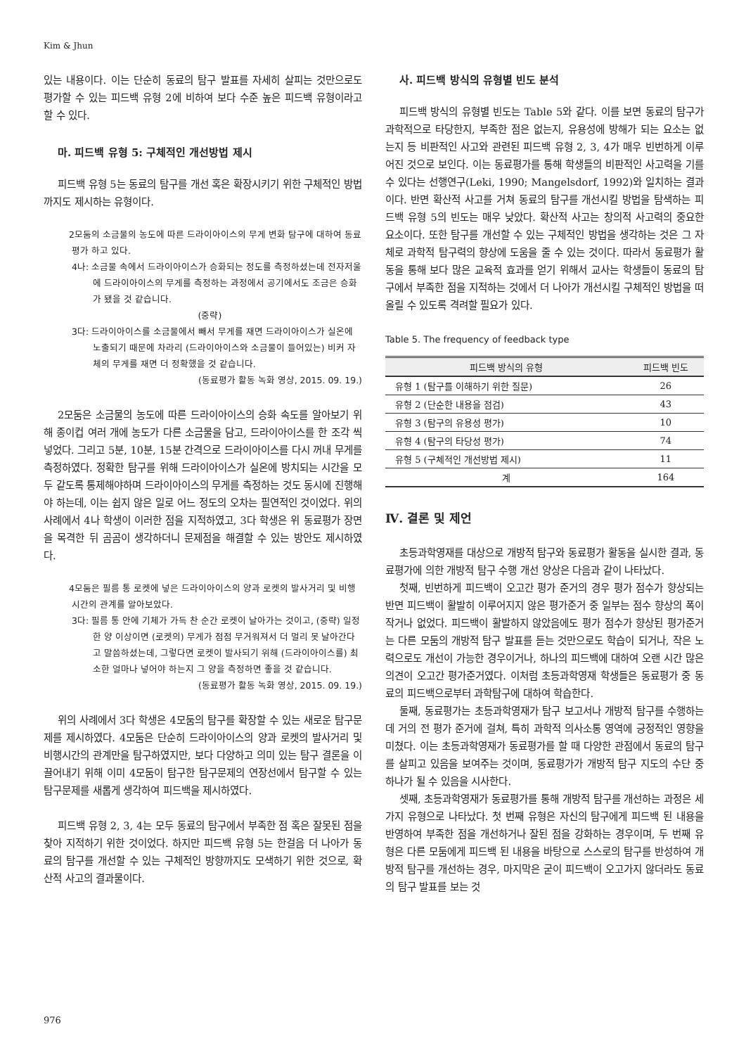Kim & Jhun
있는 내용이다. 이는 단순히 동료의 탐구 발표를 자세히 살피는 것만으로도 평가할 수 있는 피드백 유형 2에 비하여 보다 수준 높은 피드백 유형이라고 할 수 있다.
마. 피드백 유형 5: 구체적인 개선방법 제시
피드백 유형 5는 동료의 탐구를 개선 혹은 확장시키기 위한 구체적인 방법까지도 제시하는 유형이다.
2모둠의 소금물의 농도에 따른 드라이아이스의 무게 변화 탐구에 대하여 동료평가 하고 있다.
4나: 소금물 속에서 드라이아이스가 승화되는 정도를 측정하셨는데 전자저울에 드라이아이스의 무게를 측정하는 과정에서 공기에서도 조금은 승화가 됐을 것 같습니다.
(중략)
3다: 드라이아이스를 소금물에서 빼서 무게를 재면 드라이아이스가 실온에 노출되기 때문에 차라리 (드라이아이스와 소금물이 들어있는) 비커 자체의 무게를 재면 더 정확했을 것 같습니다.
(동료평가 활동 녹화 영상, 2015. 09. 19.)
2모둠은 소금물의 농도에 따른 드라이아이스의 승화 속도를 알아보기 위해 종이컵 여러 개에 농도가 다른 소금물을 담고, 드라이아이스를 한 조각 씩 넣었다. 그리고 5분, 10분, 15분 간격으로 드라이아이스를 다시 꺼내 무게를 측정하였다. 정확한 탐구를 위해 드라이아이스가 실온에 방치되는 시간을 모두 같도록 통제해야하며 드라이아이스의 무게를 측정하는 것도 동시에 진행해야 하는데, 이는 쉽지 않은 일로 어느 정도의 오차는 필연적인 것이었다. 위의 사례에서 4나 학생이 이러한 점을 지적하였고, 3다 학생은 위 동료평가 장면을 목격한 뒤 곰곰이 생각하더니 문제점을 해결할 수 있는 방안도 제시하였다.
4모둠은 필름 통 로켓에 넣은 드라이아이스의 양과 로켓의 발사거리 및 비행시간의 관계를 알아보았다.
3다: 필름 통 안에 기체가 가득 찬 순간 로켓이 날아가는 것이고, (중략) 일정한 양 이상이면 (로켓의) 무게가 점점 무거워져서 더 멀리 못 날아간다고 말씀하셨는데, 그렇다면 로켓이 발사되기 위해 (드라이아이스를) 최소한 얼마나 넣어야 하는지 그 양을 측정하면 좋을 것 같습니다.
(동료평가 활동 녹화 영상, 2015. 09. 19.)
위의 사례에서 3다 학생은 4모둠의 탐구를 확장할 수 있는 새로운 탐구문제를 제시하였다. 4모둠은 단순히 드라이아이스의 양과 로켓의 발사거리 및 비행시간의 관계만을 탐구하였지만, 보다 다양하고 의미 있는 탐구 결론을 이끌어내기 위해 이미 4모둠이 탐구한 탐구문제의 연장선에서 탐구할 수 있는 탐구문제를 새롭게 생각하여 피드백을 제시하였다.
피드백 유형 2, 3, 4는 모두 동료의 탐구에서 부족한 점 혹은 잘못된 점을 찾아 지적하기 위한 것이었다. 하지만 피드백 유형 5는 한걸음 더 나아가 동료의 탐구를 개선할 수 있는 구체적인 방향까지도 모색하기 위한 것으로, 확산적 사고의 결과물이다.
사. 피드백 방식의 유형별 빈도 분석
피드백 방식의 유형별 빈도는 Table 5와 같다. 이를 보면 동료의 탐구가 과학적으로 타당한지, 부족한 점은 없는지, 유용성에 방해가 되는 요소는 없는지 등 비판적인 사고와 관련된 피드백 유형 2, 3, 4가 매우 빈번하게 이루어진 것으로 보인다. 이는 동료평가를 통해 학생들의 비판적인 사고력을 기를 수 있다는 선행연구(Leki, 1990; Mangelsdorf, 1992)와 일치하는 결과이다. 반면 확산적 사고를 거쳐 동료의 탐구를 개선시킬 방법을 탐색하는 피드백 유형 5의 빈도는 매우 낮았다. 확산적 사고는 창의적 사고력의 중요한 요소이다. 또한 탐구를 개선할 수 있는 구체적인 방법을 생각하는 것은 그 자체로 과학적 탐구력의 향상에 도움을 줄 수 있는 것이다. 따라서 동료평가 활동을 통해 보다 많은 교육적 효과를 얻기 위해서 교사는 학생들이 동료의 탐구에서 부족한 점을 지적하는 것에서 더 나아가 개선시킬 구체적인 방법을 떠올릴 수 있도록 격려할 필요가 있다.
Table 5. The frequency of feedback type
| 피드백 방식의 유형 | 피드백 빈도 |
| --- | --- |
| 유형 1 (탐구를 이해하기 위한 질문) | 26 |
| 유형 2 (단순한 내용을 점검) | 43 |
| 유형 3 (탐구의 유용성 평가) | 10 |
| 유형 4 (탐구의 타당성 평가) | 74 |
| 유형 5 (구체적인 개선방법 제시) | 11 |
| 계 | 164 |
Ⅳ. 결론 및 제언
초등과학영재를 대상으로 개방적 탐구와 동료평가 활동을 실시한 결과, 동료평가에 의한 개방적 탐구 수행 개선 양상은 다음과 같이 나타났다.
첫째, 빈번하게 피드백이 오고간 평가 준거의 경우 평가 점수가 향상되는 반면 피드백이 활발히 이루어지지 않은 평가준거 중 일부는 점수 향상의 폭이 작거나 없었다. 피드백이 활발하지 않았음에도 평가 점수가 향상된 평가준거는 다른 모둠의 개방적 탐구 발표를 듣는 것만으로도 학습이 되거나, 작은 노력으로도 개선이 가능한 경우이거나, 하나의 피드백에 대하여 오랜 시간 많은 의견이 오고간 평가준거였다. 이처럼 초등과학영재 학생들은 동료평가 중 동료의 피드백으로부터 과학탐구에 대하여 학습한다.
둘째, 동료평가는 초등과학영재가 탐구 보고서나 개방적 탐구를 수행하는 데 거의 전 평가 준거에 걸쳐, 특히 과학적 의사소통 영역에 긍정적인 영향을 미쳤다. 이는 초등과학영재가 동료평가를 할 때 다양한 관점에서 동료의 탐구를 살피고 있음을 보여주는 것이며, 동료평가가 개방적 탐구 지도의 수단 중 하나가 될 수 있음을 시사한다.
셋째, 초등과학영재가 동료평가를 통해 개방적 탐구를 개선하는 과정은 세 가지 유형으로 나타났다. 첫 번째 유형은 자신의 탐구에게 피드백 된 내용을 반영하여 부족한 점을 개선하거나 잘된 점을 강화하는 경우이며, 두 번째 유형은 다른 모둠에게 피드백 된 내용을 바탕으로 스스로의 탐구를 반성하여 개방적 탐구를 개선하는 경우, 마지막은 굳이 피드백이 오고가지 않더라도 동료의 탐구 발표를 보는 것
976